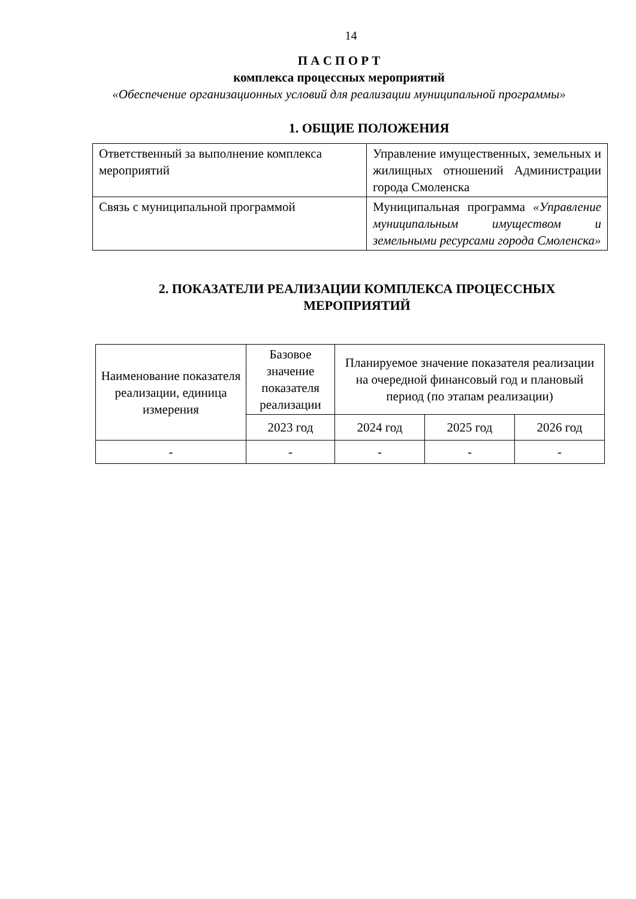14
П А С П О Р Т
комплекса процессных мероприятий
«Обеспечение организационных условий для реализации муниципальной программы»
1. ОБЩИЕ ПОЛОЖЕНИЯ
| Ответственный за выполнение комплекса мероприятий | Управление имущественных, земельных и жилищных отношений Администрации города Смоленска |
| Связь с муниципальной программой | Муниципальная программа «Управление муниципальным имуществом и земельными ресурсами города Смоленска» |
2. ПОКАЗАТЕЛИ РЕАЛИЗАЦИИ КОМПЛЕКСА ПРОЦЕССНЫХ МЕРОПРИЯТИЙ
| Наименование показателя реализации, единица измерения | Базовое значение показателя реализации | Планируемое значение показателя реализации на очередной финансовый год и плановый период (по этапам реализации) | | |
| | 2023 год | 2024 год | 2025 год | 2026 год |
| - | - | - | - | - |